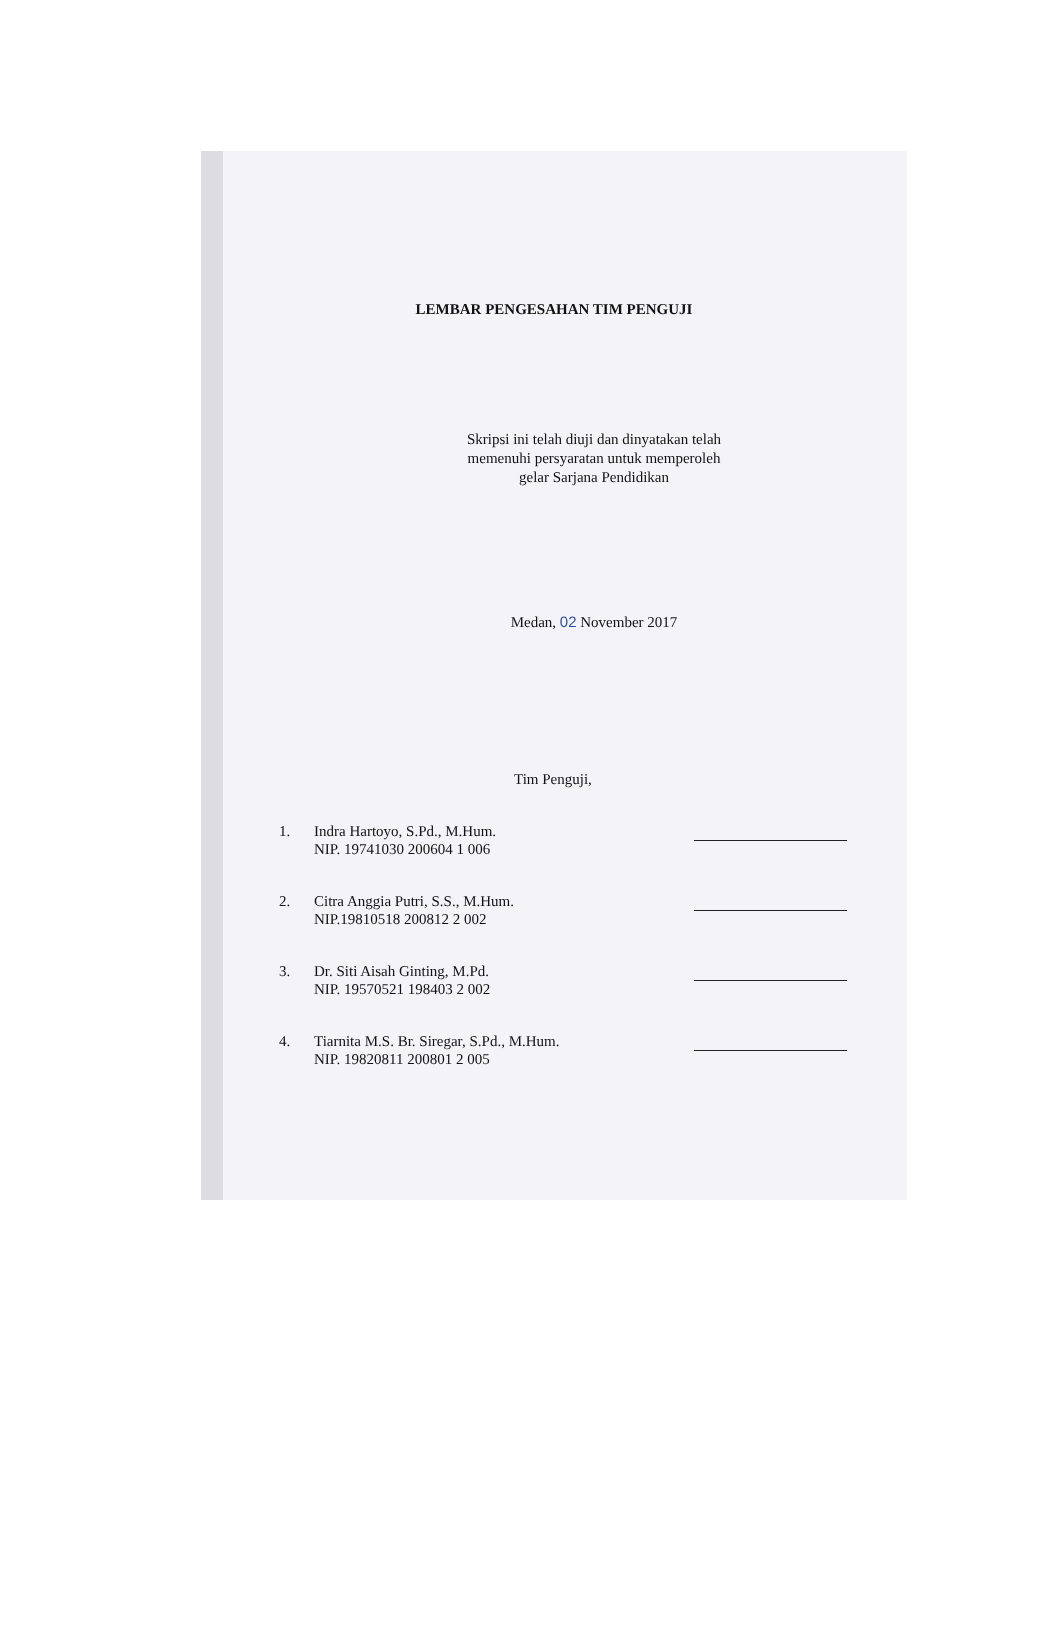LEMBAR PENGESAHAN TIM PENGUJI
Skripsi ini telah diuji dan dinyatakan telah
memenuhi persyaratan untuk memperoleh
gelar Sarjana Pendidikan
Medan, 02 November 2017
Tim Penguji,
1. Indra Hartoyo, S.Pd., M.Hum.
NIP. 19741030 200604 1 006
2. Citra Anggia Putri, S.S., M.Hum.
NIP.19810518 200812 2 002
3. Dr. Siti Aisah Ginting, M.Pd.
NIP. 19570521 198403 2 002
4. Tiarnita M.S. Br. Siregar, S.Pd., M.Hum.
NIP. 19820811 200801 2 005